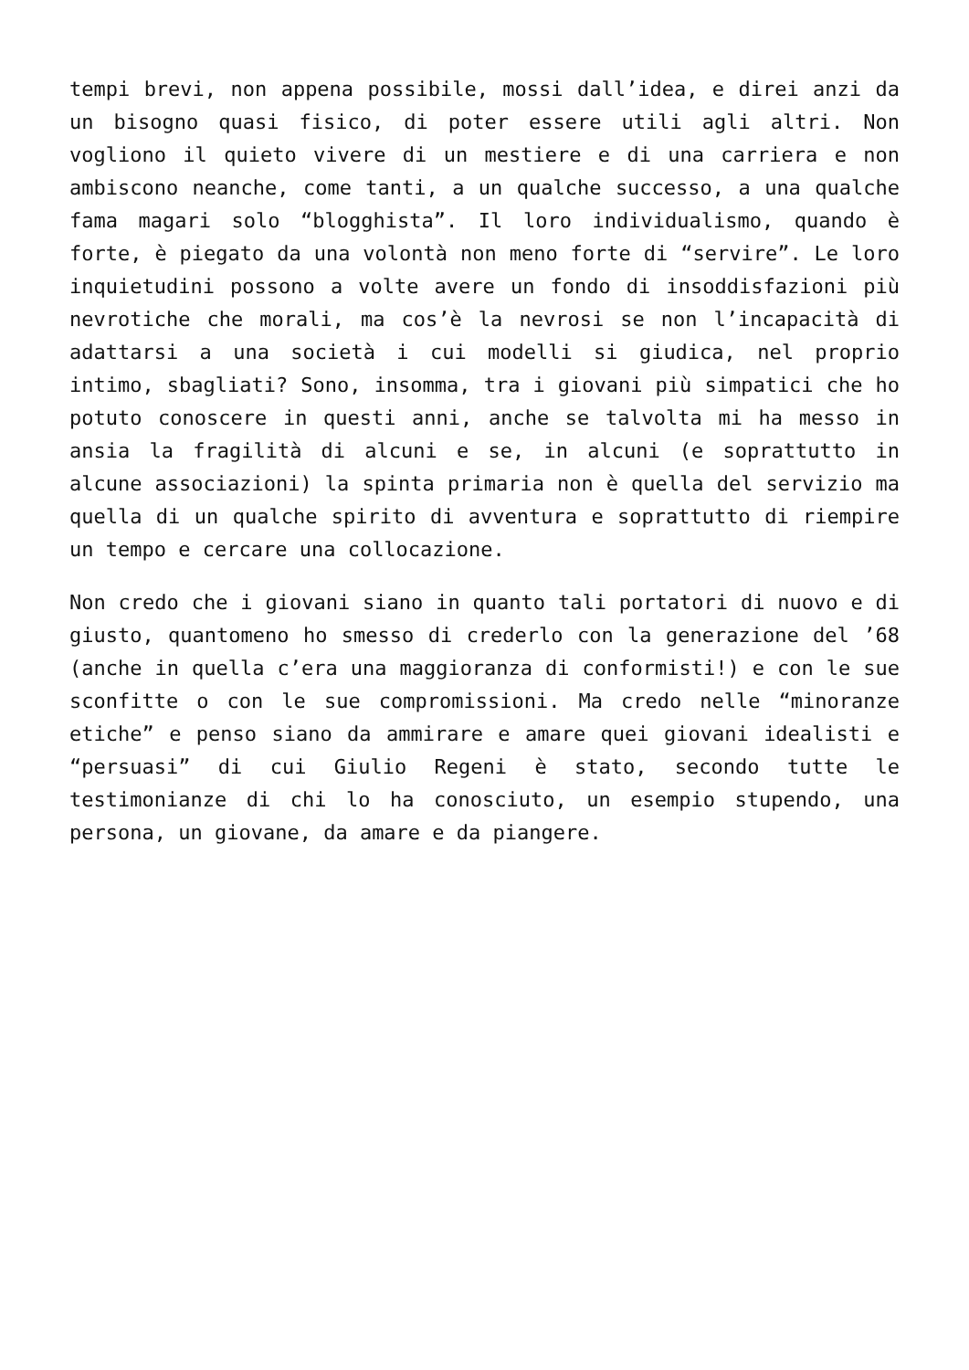tempi brevi, non appena possibile, mossi dall’idea, e direi anzi da un bisogno quasi fisico, di poter essere utili agli altri. Non vogliono il quieto vivere di un mestiere e di una carriera e non ambiscono neanche, come tanti, a un qualche successo, a una qualche fama magari solo “blogghista”. Il loro individualismo, quando è forte, è piegato da una volontà non meno forte di “servire”. Le loro inquietudini possono a volte avere un fondo di insoddisfazioni più nevrotiche che morali, ma cos’è la nevrosi se non l’incapacità di adattarsi a una società i cui modelli si giudica, nel proprio intimo, sbagliati? Sono, insomma, tra i giovani più simpatici che ho potuto conoscere in questi anni, anche se talvolta mi ha messo in ansia la fragilità di alcuni e se, in alcuni (e soprattutto in alcune associazioni) la spinta primaria non è quella del servizio ma quella di un qualche spirito di avventura e soprattutto di riempire un tempo e cercare una collocazione.
Non credo che i giovani siano in quanto tali portatori di nuovo e di giusto, quantomeno ho smesso di crederlo con la generazione del ’68 (anche in quella c’era una maggioranza di conformisti!) e con le sue sconfitte o con le sue compromissioni. Ma credo nelle “minoranze etiche” e penso siano da ammirare e amare quei giovani idealisti e “persuasi” di cui Giulio Regeni è stato, secondo tutte le testimonianze di chi lo ha conosciuto, un esempio stupendo, una persona, un giovane, da amare e da piangere.